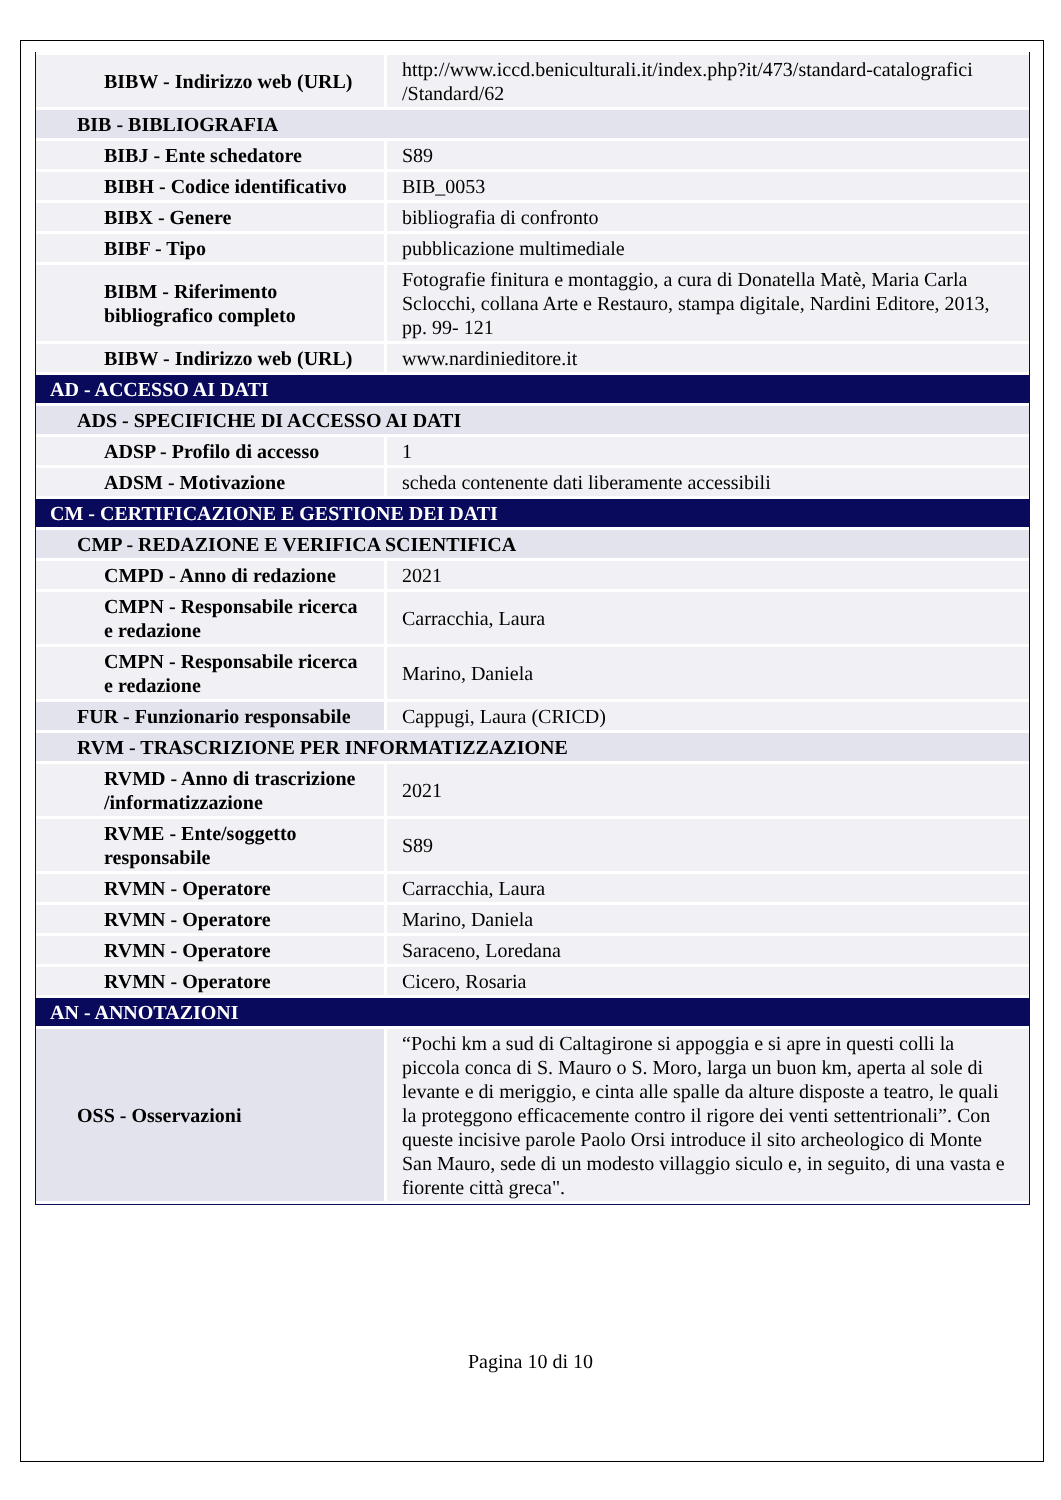| BIBW - Indirizzo web (URL) | http://www.iccd.beniculturali.it/index.php?it/473/standard-catalografici /Standard/62 |
| BIB - BIBLIOGRAFIA | |
| BIBJ - Ente schedatore | S89 |
| BIBH - Codice identificativo | BIB_0053 |
| BIBX - Genere | bibliografia di confronto |
| BIBF - Tipo | pubblicazione multimediale |
| BIBM - Riferimento bibliografico completo | Fotografie finitura e montaggio, a cura di Donatella Matè, Maria Carla Sclocchi, collana Arte e Restauro, stampa digitale, Nardini Editore, 2013, pp. 99- 121 |
| BIBW - Indirizzo web (URL) | www.nardinieditore.it |
| AD - ACCESSO AI DATI | |
| ADS - SPECIFICHE DI ACCESSO AI DATI | |
| ADSP - Profilo di accesso | 1 |
| ADSM - Motivazione | scheda contenente dati liberamente accessibili |
| CM - CERTIFICAZIONE E GESTIONE DEI DATI | |
| CMP - REDAZIONE E VERIFICA SCIENTIFICA | |
| CMPD - Anno di redazione | 2021 |
| CMPN - Responsabile ricerca e redazione | Carracchia, Laura |
| CMPN - Responsabile ricerca e redazione | Marino, Daniela |
| FUR - Funzionario responsabile | Cappugi, Laura (CRICD) |
| RVM - TRASCRIZIONE PER INFORMATIZZAZIONE | |
| RVMD - Anno di trascrizione /informatizzazione | 2021 |
| RVME - Ente/soggetto responsabile | S89 |
| RVMN - Operatore | Carracchia, Laura |
| RVMN - Operatore | Marino, Daniela |
| RVMN - Operatore | Saraceno, Loredana |
| RVMN - Operatore | Cicero, Rosaria |
| AN - ANNOTAZIONI | |
| OSS - Osservazioni | “Pochi km a sud di Caltagirone si appoggia e si apre in questi colli la piccola conca di S. Mauro o S. Moro, larga un buon km, aperta al sole di levante e di meriggio, e cinta alle spalle da alture disposte a teatro, le quali la proteggono efficacemente contro il rigore dei venti settentrionali”. Con queste incisive parole Paolo Orsi introduce il sito archeologico di Monte San Mauro, sede di un modesto villaggio siculo e, in seguito, di una vasta e fiorente città greca". |
Pagina 10 di 10